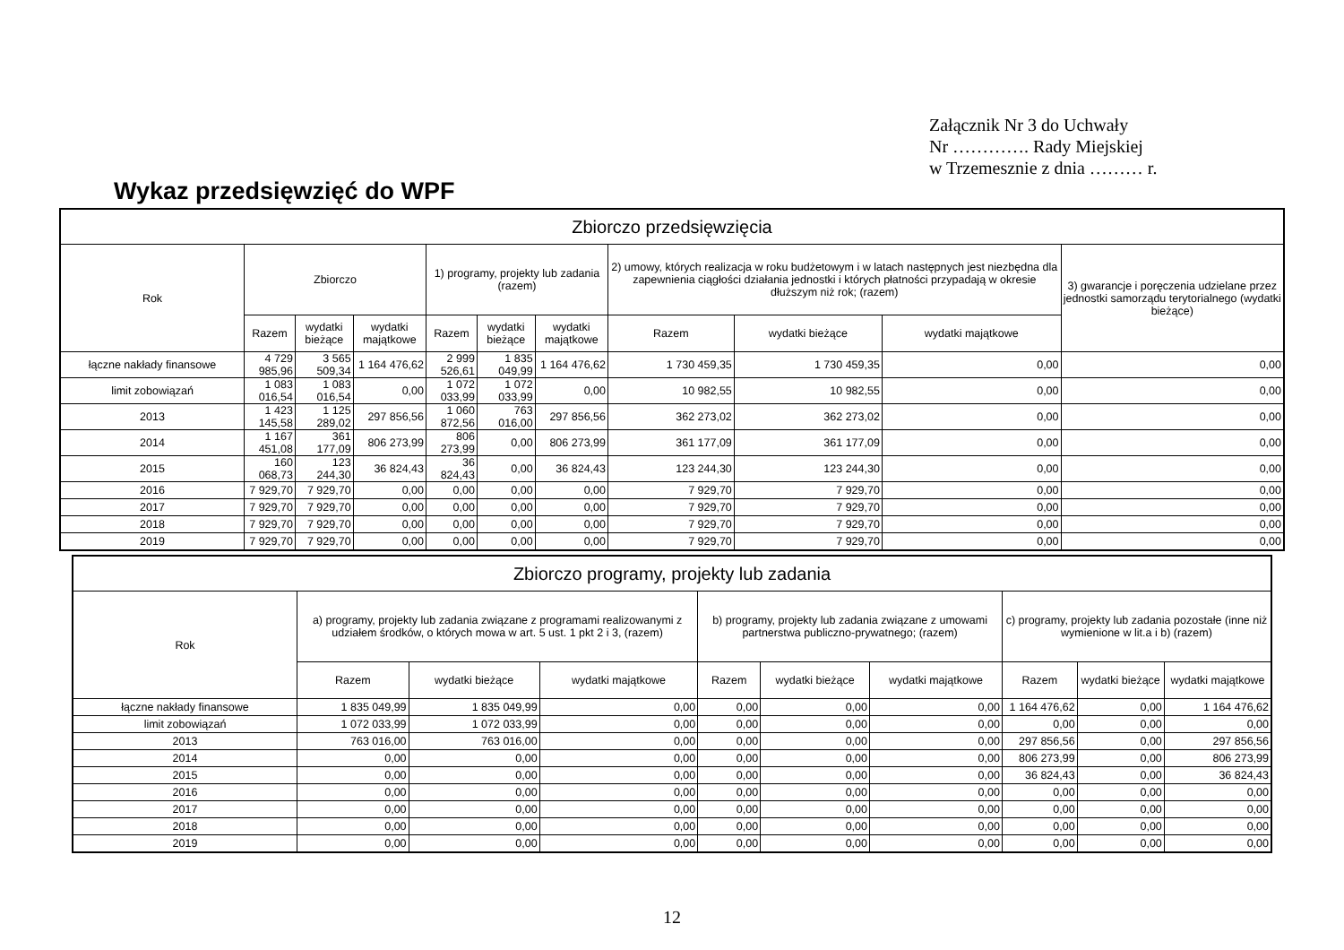Załącznik Nr 3 do Uchwały
Nr …………. Rady Miejskiej
w Trzemesznie z dnia ……… r.
Wykaz przedsięwzięć do WPF
| Zbiorczo przedsięwzięcia | | | | | | | | | | |
| --- | --- | --- | --- | --- | --- | --- | --- | --- | --- | --- |
| Rok | Zbiorczo | | | 1) programy, projekty lub zadania (razem) | | | 2) umowy, których realizacja w roku budżetowym i w latach następnych jest niezbędna dla zapewnienia ciągłości działania jednostki i których płatności przypadają w okresie dłuższym niż rok; (razem) | | | 3) gwarancje i poręczenia udzielane przez jednostki samorządu terytorialnego (wydatki bieżące) |
| | Razem | wydatki bieżące | wydatki majątkowe | Razem | wydatki bieżące | wydatki majątkowe | Razem | wydatki bieżące | wydatki majątkowe | |
| łączne nakłady finansowe | 4 729 985,96 | 3 565 509,34 | 1 164 476,62 | 2 999 526,61 | 1 835 049,99 | 1 164 476,62 | 1 730 459,35 | 1 730 459,35 | 0,00 | 0,00 |
| limit zobowiązań | 1 083 016,54 | 1 083 016,54 | 0,00 | 1 072 033,99 | 1 072 033,99 | 0,00 | 10 982,55 | 10 982,55 | 0,00 | 0,00 |
| 2013 | 1 423 145,58 | 1 125 289,02 | 297 856,56 | 1 060 872,56 | 763 016,00 | 297 856,56 | 362 273,02 | 362 273,02 | 0,00 | 0,00 |
| 2014 | 1 167 451,08 | 361 177,09 | 806 273,99 | 806 273,99 | 0,00 | 806 273,99 | 361 177,09 | 361 177,09 | 0,00 | 0,00 |
| 2015 | 160 068,73 | 123 244,30 | 36 824,43 | 36 824,43 | 0,00 | 36 824,43 | 123 244,30 | 123 244,30 | 0,00 | 0,00 |
| 2016 | 7 929,70 | 7 929,70 | 0,00 | 0,00 | 0,00 | 0,00 | 7 929,70 | 7 929,70 | 0,00 | 0,00 |
| 2017 | 7 929,70 | 7 929,70 | 0,00 | 0,00 | 0,00 | 0,00 | 7 929,70 | 7 929,70 | 0,00 | 0,00 |
| 2018 | 7 929,70 | 7 929,70 | 0,00 | 0,00 | 0,00 | 0,00 | 7 929,70 | 7 929,70 | 0,00 | 0,00 |
| 2019 | 7 929,70 | 7 929,70 | 0,00 | 0,00 | 0,00 | 0,00 | 7 929,70 | 7 929,70 | 0,00 | 0,00 |
| Zbiorczo programy, projekty lub zadania | | | | | | | | | |
| --- | --- | --- | --- | --- | --- | --- | --- | --- | --- |
| Rok | a) programy, projekty lub zadania związane z programami realizowanymi z udziałem środków, o których mowa w art. 5 ust. 1 pkt 2 i 3, (razem) | | | b) programy, projekty lub zadania związane z umowami partnerstwa publiczno-prywatnego; (razem) | | | c) programy, projekty lub zadania pozostałe (inne niż wymienione w lit.a i b) (razem) | | |
| | Razem | wydatki bieżące | wydatki majątkowe | Razem | wydatki bieżące | wydatki majątkowe | Razem | wydatki bieżące | wydatki majątkowe |
| łączne nakłady finansowe | 1 835 049,99 | 1 835 049,99 | 0,00 | 0,00 | 0,00 | 0,00 | 1 164 476,62 | 0,00 | 1 164 476,62 |
| limit zobowiązań | 1 072 033,99 | 1 072 033,99 | 0,00 | 0,00 | 0,00 | 0,00 | 0,00 | 0,00 | 0,00 |
| 2013 | 763 016,00 | 763 016,00 | 0,00 | 0,00 | 0,00 | 0,00 | 297 856,56 | 0,00 | 297 856,56 |
| 2014 | 0,00 | 0,00 | 0,00 | 0,00 | 0,00 | 0,00 | 806 273,99 | 0,00 | 806 273,99 |
| 2015 | 0,00 | 0,00 | 0,00 | 0,00 | 0,00 | 0,00 | 36 824,43 | 0,00 | 36 824,43 |
| 2016 | 0,00 | 0,00 | 0,00 | 0,00 | 0,00 | 0,00 | 0,00 | 0,00 | 0,00 |
| 2017 | 0,00 | 0,00 | 0,00 | 0,00 | 0,00 | 0,00 | 0,00 | 0,00 | 0,00 |
| 2018 | 0,00 | 0,00 | 0,00 | 0,00 | 0,00 | 0,00 | 0,00 | 0,00 | 0,00 |
| 2019 | 0,00 | 0,00 | 0,00 | 0,00 | 0,00 | 0,00 | 0,00 | 0,00 | 0,00 |
12